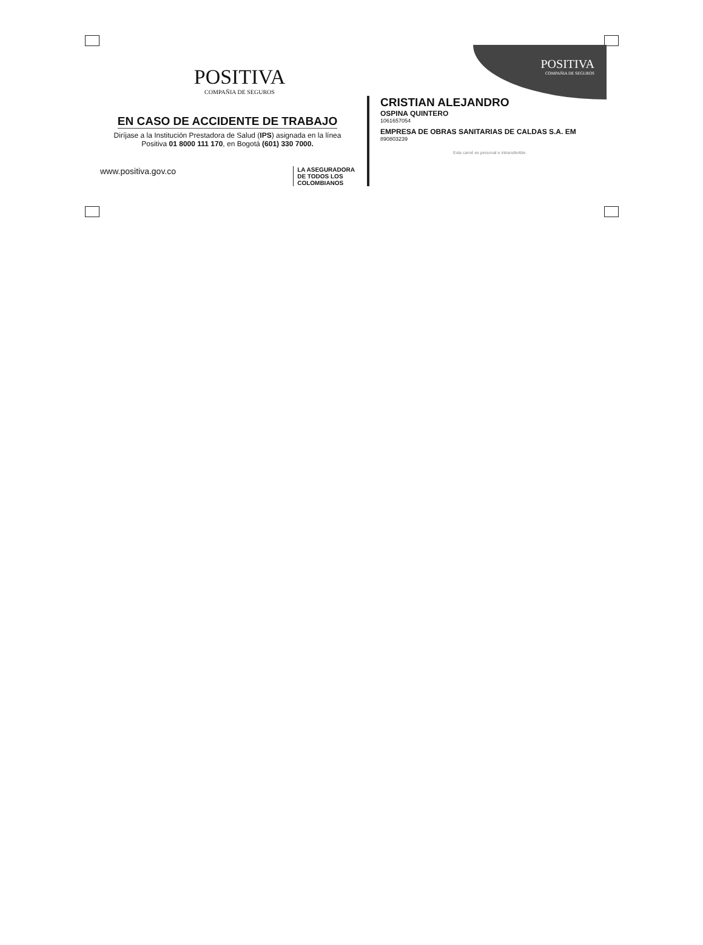POSITIVA
COMPAÑIA DE SEGUROS
POSITIVA
COMPAÑIA DE SEGUROS
EN CASO DE ACCIDENTE DE TRABAJO
Diríjase a la Institución Prestadora de Salud (IPS) asignada en la línea Positiva 01 8000 111 170, en Bogotá (601) 330 7000.
www.positiva.gov.co LA ASEGURADORA
DE TODOS LOS
COLOMBIANOS
CRISTIAN ALEJANDRO
OSPINA QUINTERO
1061657054
EMPRESA DE OBRAS SANITARIAS DE CALDAS S.A. EM
890803239
Esta carné es personal e intransferible.